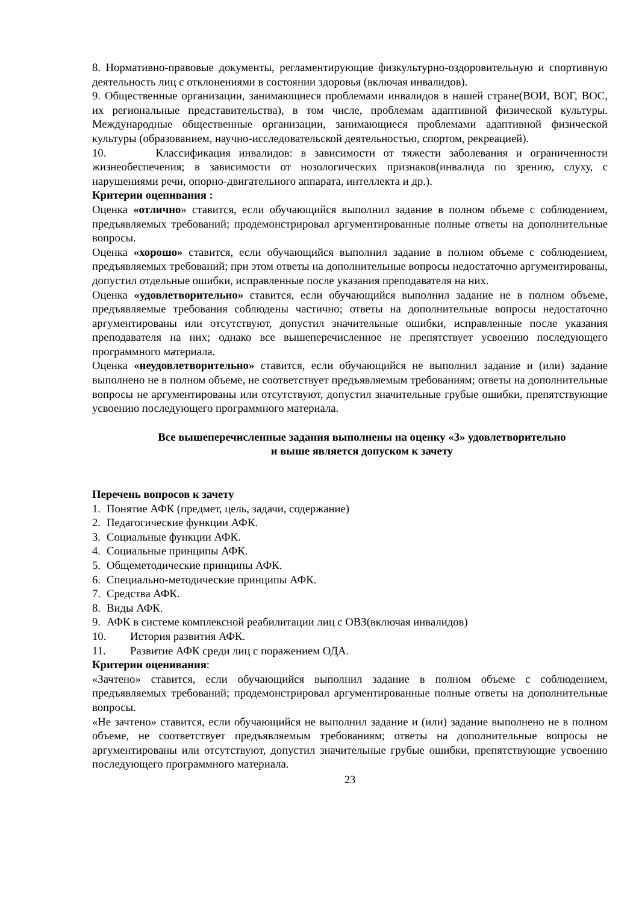8. Нормативно-правовые документы, регламентирующие физкультурно-оздоровительную и спортивную деятельность лиц с отклонениями в состоянии здоровья (включая инвалидов).
9. Общественные организации, занимающиеся проблемами инвалидов в нашей стране(ВОИ, ВОГ, ВОС, их региональные представительства), в том числе, проблемам адаптивной физической культуры. Международные общественные организации, занимающиеся проблемами адаптивной физической культуры (образованием, научно-исследовательской деятельностью, спортом, рекреацией).
10. Классификация инвалидов: в зависимости от тяжести заболевания и ограниченности жизнеобеспечения; в зависимости от нозологических признаков(инвалида по зрению, слуху, с нарушениями речи, опорно-двигательного аппарата, интеллекта и др.).
Критерии оценивания :
Оценка «отлично» ставится, если обучающийся выполнил задание в полном объеме с соблюдением, предъявляемых требований; продемонстрировал аргументированные полные ответы на дополнительные вопросы.
Оценка «хорошо» ставится, если обучающийся выполнил задание в полном объеме с соблюдением, предъявляемых требований; при этом ответы на дополнительные вопросы недостаточно аргументированы, допустил отдельные ошибки, исправленные после указания преподавателя на них.
Оценка «удовлетворительно» ставится, если обучающийся выполнил задание не в полном объеме, предъявляемые требования соблюдены частично; ответы на дополнительные вопросы недостаточно аргументированы или отсутствуют, допустил значительные ошибки, исправленные после указания преподавателя на них; однако все вышеперечисленное не препятствует усвоению последующего программного материала.
Оценка «неудовлетворительно» ставится, если обучающийся не выполнил задание и (или) задание выполнено не в полном объеме, не соответствует предъявляемым требованиям; ответы на дополнительные вопросы не аргументированы или отсутствуют, допустил значительные грубые ошибки, препятствующие усвоению последующего программного материала.
Все вышеперечисленные задания выполнены на оценку «3» удовлетворительно
и выше является допуском к зачету
Перечень вопросов к зачету
1. Понятие АФК (предмет, цель, задачи, содержание)
2. Педагогические функции АФК.
3. Социальные функции АФК.
4. Социальные принципы АФК.
5. Общеметодические принципы АФК.
6. Специально-методические принципы АФК.
7. Средства АФК.
8. Виды АФК.
9. АФК в системе комплексной реабилитации лиц с ОВЗ(включая инвалидов)
10. История развития АФК.
11. Развитие АФК среди лиц с поражением ОДА.
Критерии оценивания:
«Зачтено» ставится, если обучающийся выполнил задание в полном объеме с соблюдением, предъявляемых требований; продемонстрировал аргументированные полные ответы на дополнительные вопросы.
«Не зачтено» ставится, если обучающийся не выполнил задание и (или) задание выполнено не в полном объеме, не соответствует предъявляемым требованиям; ответы на дополнительные вопросы не аргументированы или отсутствуют, допустил значительные грубые ошибки, препятствующие усвоению последующего программного материала.
23